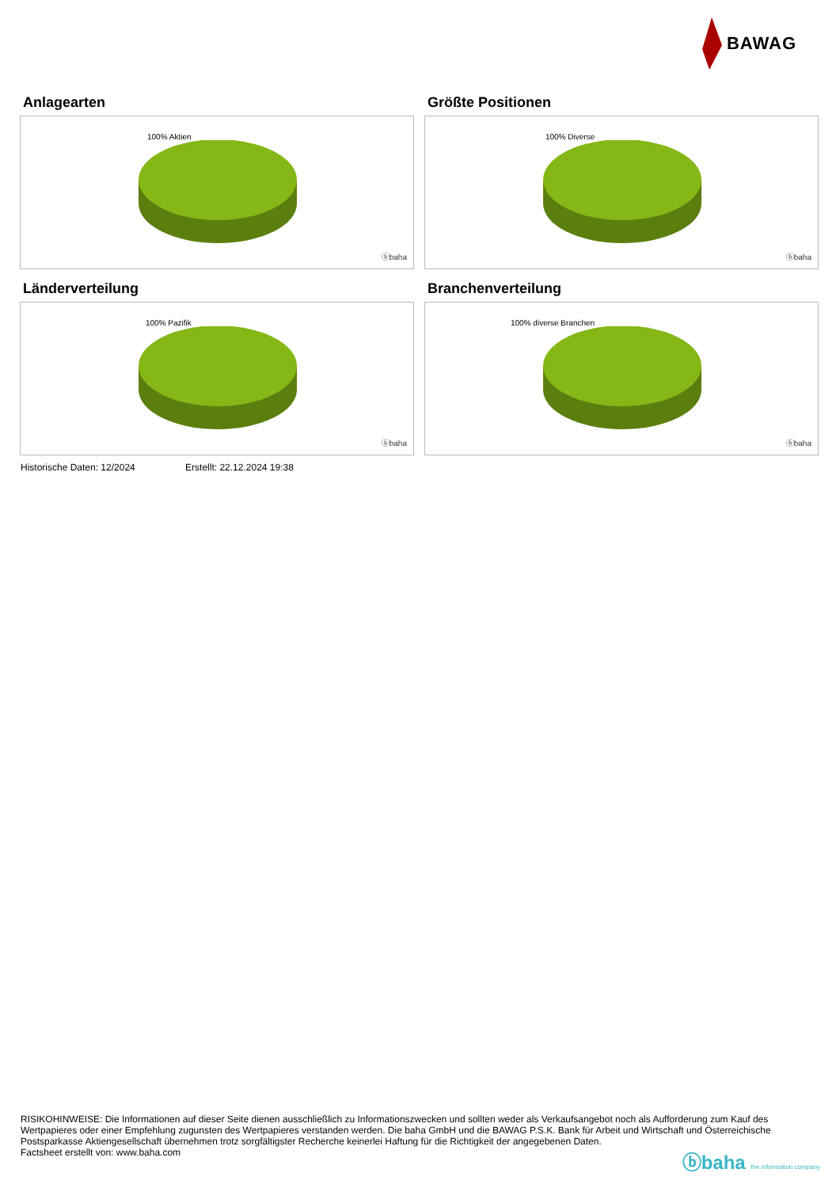BAWAG
Anlagearten
100% Aktien
ⓑbaha
Größte Positionen
100% Diverse
ⓑbaha
Länderverteilung
100% Pazifik
ⓑbaha
Branchenverteilung
100% diverse Branchen
ⓑbaha
Historische Daten: 12/2024 Erstellt: 22.12.2024 19:38
RISIKOHINWEISE: Die Informationen auf dieser Seite dienen ausschließlich zu Informationszwecken und sollten weder als Verkaufsangebot noch als Aufforderung zum Kauf des Wertpapieres oder einer Empfehlung zugunsten des Wertpapieres verstanden werden. Die baha GmbH und die BAWAG P.S.K. Bank für Arbeit und Wirtschaft und Österreichische Postsparkasse Aktiengesellschaft übernehmen trotz sorgfältigster Recherche keinerlei Haftung für die Richtigkeit der angegebenen Daten.
Factsheet erstellt von: www.baha.com
ⓑbaha the information company